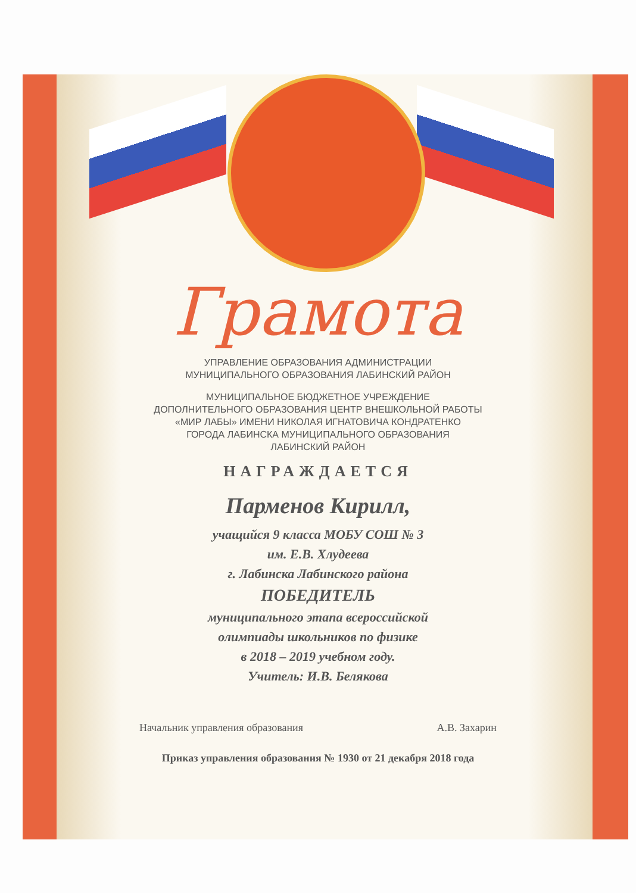Грамота
УПРАВЛЕНИЕ ОБРАЗОВАНИЯ АДМИНИСТРАЦИИ
МУНИЦИПАЛЬНОГО ОБРАЗОВАНИЯ ЛАБИНСКИЙ РАЙОН
МУНИЦИПАЛЬНОЕ БЮДЖЕТНОЕ УЧРЕЖДЕНИЕ
ДОПОЛНИТЕЛЬНОГО ОБРАЗОВАНИЯ ЦЕНТР ВНЕШКОЛЬНОЙ РАБОТЫ
«МИР ЛАБЫ» ИМЕНИ НИКОЛАЯ ИГНАТОВИЧА КОНДРАТЕНКО
ГОРОДА ЛАБИНСКА МУНИЦИПАЛЬНОГО ОБРАЗОВАНИЯ
ЛАБИНСКИЙ РАЙОН
НАГРАЖДАЕТСЯ
Парменов Кирилл,
учащийся 9 класса МОБУ СОШ № 3
им. Е.В. Хлудеева
г. Лабинска Лабинского района
ПОБЕДИТЕЛЬ
муниципального этапа всероссийской
олимпиады школьников по физике
в 2018 – 2019 учебном году.
Учитель: И.В. Белякова
Начальник управления образования А.В. Захарин
Приказ управления образования № 1930 от 21 декабря 2018 года